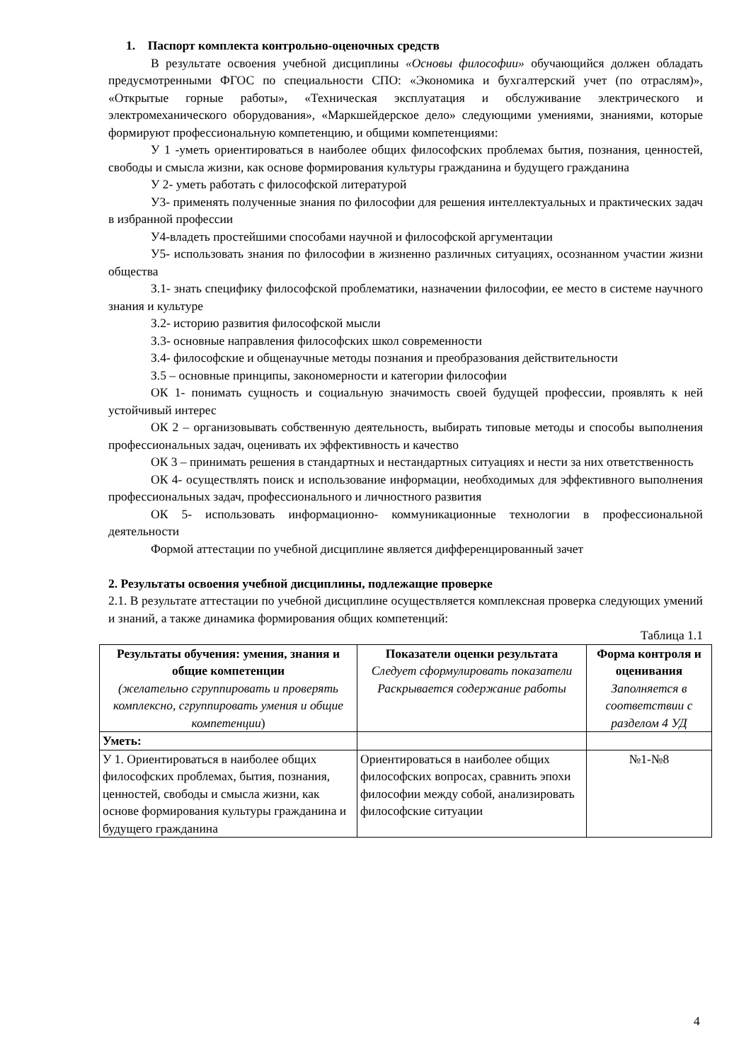1. Паспорт комплекта контрольно-оценочных средств
В результате освоения учебной дисциплины «Основы философии» обучающийся должен обладать предусмотренными ФГОС по специальности СПО: «Экономика и бухгалтерский учет (по отраслям)», «Открытые горные работы», «Техническая эксплуатация и обслуживание электрического и электромеханического оборудования», «Маркшейдерское дело» следующими умениями, знаниями, которые формируют профессиональную компетенцию, и общими компетенциями:
У 1 -уметь ориентироваться в наиболее общих философских проблемах бытия, познания, ценностей, свободы и смысла жизни, как основе формирования культуры гражданина и будущего гражданина
У 2- уметь работать с философской литературой
У3- применять полученные знания по философии для решения интеллектуальных и практических задач в избранной профессии
У4-владеть простейшими способами научной и философской аргументации
У5- использовать знания по философии в жизненно различных ситуациях, осознанном участии жизни общества
З.1- знать специфику философской проблематики, назначении философии, ее место в системе научного знания и культуре
З.2- историю развития философской мысли
З.3- основные направления философских школ современности
З.4- философские и общенаучные методы познания и преобразования действительности
З.5 – основные принципы, закономерности и категории философии
ОК 1- понимать сущность и социальную значимость своей будущей профессии, проявлять к ней устойчивый интерес
ОК 2 – организовывать собственную деятельность, выбирать типовые методы и способы выполнения профессиональных задач, оценивать их эффективность и качество
ОК 3 – принимать решения в стандартных и нестандартных ситуациях и нести за них ответственность
ОК 4- осуществлять поиск и использование информации, необходимых для эффективного выполнения профессиональных задач, профессионального и личностного развития
ОК 5- использовать информационно- коммуникационные технологии в профессиональной деятельности
Формой аттестации по учебной дисциплине является дифференцированный зачет
2. Результаты освоения учебной дисциплины, подлежащие проверке
2.1. В результате аттестации по учебной дисциплине осуществляется комплексная проверка следующих умений и знаний, а также динамика формирования общих компетенций:
Таблица 1.1
| Результаты обучения: умения, знания и общие компетенции (желательно сгруппировать и проверять комплексно, сгруппировать умения и общие компетенции ) | Показатели оценки результата Следует сформулировать показатели Раскрывается содержание работы | Форма контроля и оценивания Заполняется в соответствии с разделом 4 УД |
| --- | --- | --- |
| Уметь: | | |
| У 1. Ориентироваться в наиболее общих философских проблемах, бытия, познания, ценностей, свободы и смысла жизни, как основе формирования культуры гражданина и будущего гражданина | Ориентироваться в наиболее общих философских вопросах, сравнить эпохи философии между собой, анализировать философские ситуации | №1-№8 |
4